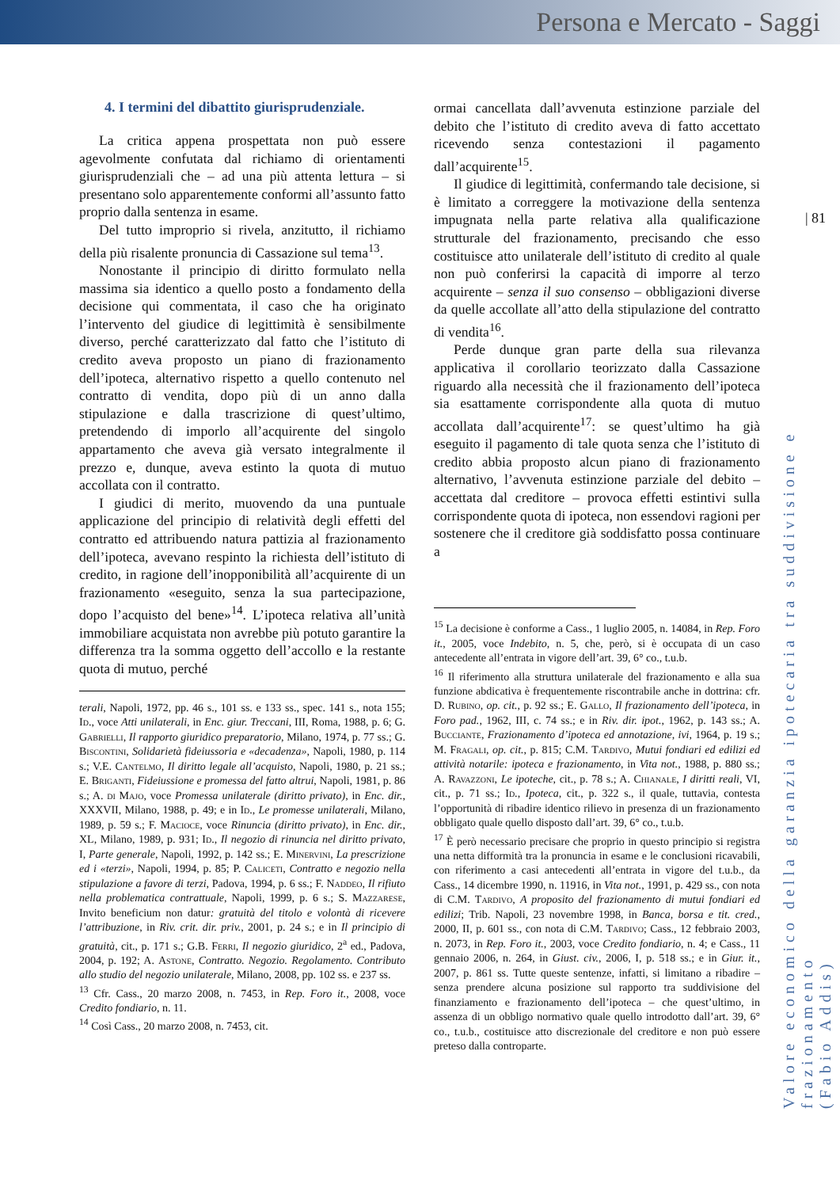Persona e Mercato - Saggi
| 81
Valore economico della garanzia ipotecaria tra suddivisione e frazionamento
(Fabio Addis)
4. I termini del dibattito giurisprudenziale.
La critica appena prospettata non può essere agevolmente confutata dal richiamo di orientamenti giurisprudenziali che – ad una più attenta lettura – si presentano solo apparentemente conformi all’assunto fatto proprio dalla sentenza in esame.
Del tutto improprio si rivela, anzitutto, il richiamo della più risalente pronuncia di Cassazione sul tema<sup>13</sup>.
Nonostante il principio di diritto formulato nella massima sia identico a quello posto a fondamento della decisione qui commentata, il caso che ha originato l’intervento del giudice di legittimità è sensibilmente diverso, perché caratterizzato dal fatto che l’istituto di credito aveva proposto un piano di frazionamento dell’ipoteca, alternativo rispetto a quello contenuto nel contratto di vendita, dopo più di un anno dalla stipulazione e dalla trascrizione di quest’ultimo, pretendendo di imporlo all’acquirente del singolo appartamento che aveva già versato integralmente il prezzo e, dunque, aveva estinto la quota di mutuo accollata con il contratto.
I giudici di merito, muovendo da una puntuale applicazione del principio di relatività degli effetti del contratto ed attribuendo natura pattizia al frazionamento dell’ipoteca, avevano respinto la richiesta dell’istituto di credito, in ragione dell’inopponibilità all’acquirente di un frazionamento «eseguito, senza la sua partecipazione, dopo l’acquisto del bene»<sup>14</sup>. L’ipoteca relativa all’unità immobiliare acquistata non avrebbe più potuto garantire la differenza tra la somma oggetto dell’accollo e la restante quota di mutuo, perché
terali, Napoli, 1972, pp. 46 s., 101 ss. e 133 ss., spec. 141 s., nota 155; Id., voce Atti unilaterali, in Enc. giur. Treccani, III, Roma, 1988, p. 6; G. Gabrielli, Il rapporto giuridico preparatorio, Milano, 1974, p. 77 ss.; G. Biscontini, Solidarietà fideiussoria e «decadenza», Napoli, 1980, p. 114 s.; V.E. Cantelmo, Il diritto legale all’acquisto, Napoli, 1980, p. 21 ss.; E. Briganti, Fideiussione e promessa del fatto altrui, Napoli, 1981, p. 86 s.; A. di Majo, voce Promessa unilaterale (diritto privato), in Enc. dir., XXXVII, Milano, 1988, p. 49; e in Id., Le promesse unilaterali, Milano, 1989, p. 59 s.; F. Macioce, voce Rinuncia (diritto privato), in Enc. dir., XL, Milano, 1989, p. 931; Id., Il negozio di rinuncia nel diritto privato, I, Parte generale, Napoli, 1992, p. 142 ss.; E. Minervini, La prescrizione ed i «terzi», Napoli, 1994, p. 85; P. Caliceti, Contratto e negozio nella stipulazione a favore di terzi, Padova, 1994, p. 6 ss.; F. Naddeo, Il rifiuto nella problematica contrattuale, Napoli, 1999, p. 6 s.; S. Mazzarese, Invito beneficium non datur: gratuità del titolo e volontà di ricevere l’attribuzione, in Riv. crit. dir. priv., 2001, p. 24 s.; e in Il principio di gratuità, cit., p. 171 s.; G.B. Ferri, Il negozio giuridico, 2<sup>a</sup> ed., Padova, 2004, p. 192; A. Astone, Contratto. Negozio. Regolamento. Contributo allo studio del negozio unilaterale, Milano, 2008, pp. 102 ss. e 237 ss.
<sup>13</sup> Cfr. Cass., 20 marzo 2008, n. 7453, in Rep. Foro it., 2008, voce Credito fondiario, n. 11.
<sup>14</sup> Così Cass., 20 marzo 2008, n. 7453, cit.
ormai cancellata dall’avvenuta estinzione parziale del debito che l’istituto di credito aveva di fatto accettato ricevendo senza contestazioni il pagamento dall’acquirente<sup>15</sup>.
Il giudice di legittimità, confermando tale decisione, si è limitato a correggere la motivazione della sentenza impugnata nella parte relativa alla qualificazione strutturale del frazionamento, precisando che esso costituisce atto unilaterale dell’istituto di credito al quale non può conferirsi la capacità di imporre al terzo acquirente – senza il suo consenso – obbligazioni diverse da quelle accollate all’atto della stipulazione del contratto di vendita<sup>16</sup>.
Perde dunque gran parte della sua rilevanza applicativa il corollario teorizzato dalla Cassazione riguardo alla necessità che il frazionamento dell’ipoteca sia esattamente corrispondente alla quota di mutuo accollata dall’acquirente<sup>17</sup>: se quest’ultimo ha già eseguito il pagamento di tale quota senza che l’istituto di credito abbia proposto alcun piano di frazionamento alternativo, l’avvenuta estinzione parziale del debito – accettata dal creditore – provoca effetti estintivi sulla corrispondente quota di ipoteca, non essendovi ragioni per sostenere che il creditore già soddisfatto possa continuare a
<sup>15</sup> La decisione è conforme a Cass., 1 luglio 2005, n. 14084, in Rep. Foro it., 2005, voce Indebito, n. 5, che, però, si è occupata di un caso antecedente all’entrata in vigore dell’art. 39, 6° co., t.u.b.
<sup>16</sup> Il riferimento alla struttura unilaterale del frazionamento e alla sua funzione abdicativa è frequentemente riscontrabile anche in dottrina: cfr. D. Rubino, op. cit., p. 92 ss.; E. Gallo, Il frazionamento dell’ipoteca, in Foro pad., 1962, III, c. 74 ss.; e in Riv. dir. ipot., 1962, p. 143 ss.; A. Bucciante, Frazionamento d’ipoteca ed annotazione, ivi, 1964, p. 19 s.; M. Fragali, op. cit., p. 815; C.M. Tardivo, Mutui fondiari ed edilizi ed attività notarile: ipoteca e frazionamento, in Vita not., 1988, p. 880 ss.; A. Ravazzoni, Le ipoteche, cit., p. 78 s.; A. Chianale, I diritti reali, VI, cit., p. 71 ss.; Id., Ipoteca, cit., p. 322 s., il quale, tuttavia, contesta l’opportunità di ribadire identico rilievo in presenza di un frazionamento obbligato quale quello disposto dall’art. 39, 6° co., t.u.b.
<sup>17</sup> È però necessario precisare che proprio in questo principio si registra una netta difformità tra la pronuncia in esame e le conclusioni ricavabili, con riferimento a casi antecedenti all’entrata in vigore del t.u.b., da Cass., 14 dicembre 1990, n. 11916, in Vita not., 1991, p. 429 ss., con nota di C.M. Tardivo, A proposito del frazionamento di mutui fondiari ed edilizi; Trib. Napoli, 23 novembre 1998, in Banca, borsa e tit. cred., 2000, II, p. 601 ss., con nota di C.M. Tardivo; Cass., 12 febbraio 2003, n. 2073, in Rep. Foro it., 2003, voce Credito fondiario, n. 4; e Cass., 11 gennaio 2006, n. 264, in Giust. civ., 2006, I, p. 518 ss.; e in Giur. it., 2007, p. 861 ss. Tutte queste sentenze, infatti, si limitano a ribadire – senza prendere alcuna posizione sul rapporto tra suddivisione del finanziamento e frazionamento dell’ipoteca – che quest’ultimo, in assenza di un obbligo normativo quale quello introdotto dall’art. 39, 6° co., t.u.b., costituisce atto discrezionale del creditore e non può essere preteso dalla controparte.